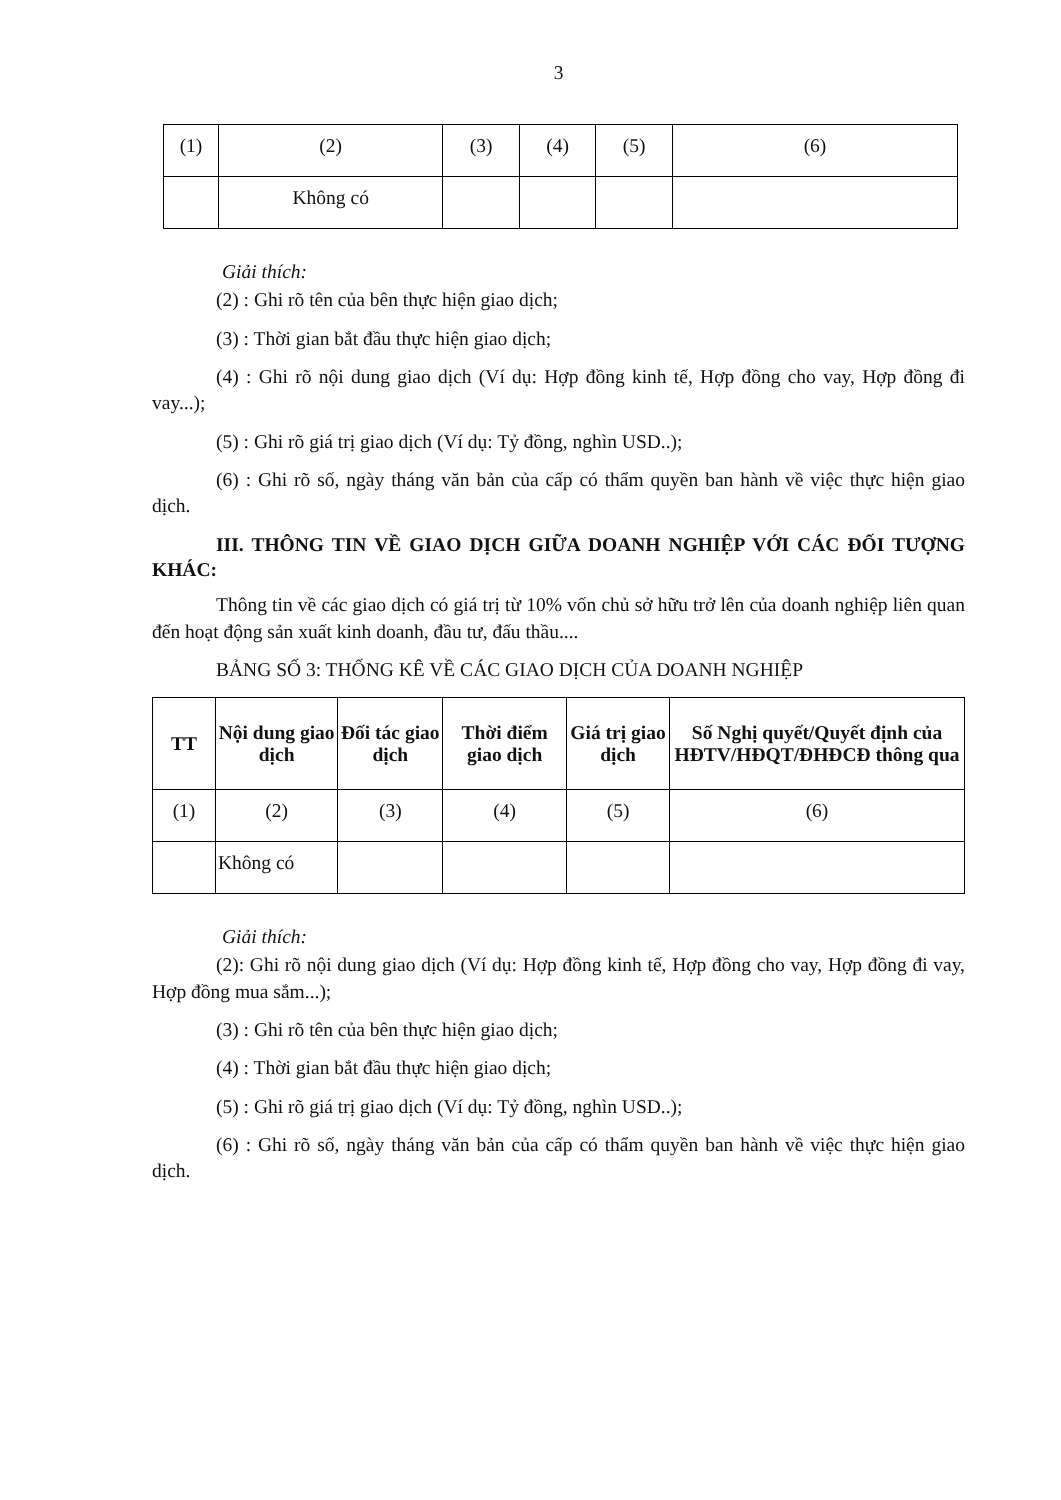3
| (1) | (2) | (3) | (4) | (5) | (6) |
| | Không có | | | | |
Giải thích:
(2) : Ghi rõ tên của bên thực hiện giao dịch;
(3) : Thời gian bắt đầu thực hiện giao dịch;
(4) : Ghi rõ nội dung giao dịch (Ví dụ: Hợp đồng kinh tế, Hợp đồng cho vay, Hợp đồng đi vay...);
(5) : Ghi rõ giá trị giao dịch (Ví dụ: Tỷ đồng, nghìn USD..);
(6) : Ghi rõ số, ngày tháng văn bản của cấp có thẩm quyền ban hành về việc thực hiện giao dịch.
III. THÔNG TIN VỀ GIAO DỊCH GIỮA DOANH NGHIỆP VỚI CÁC ĐỐI TƯỢNG KHÁC:
Thông tin về các giao dịch có giá trị từ 10% vốn chủ sở hữu trở lên của doanh nghiệp liên quan đến hoạt động sản xuất kinh doanh, đầu tư, đấu thầu....
BẢNG SỐ 3: THỐNG KÊ VỀ CÁC GIAO DỊCH CỦA DOANH NGHIỆP
| TT | Nội dung giao dịch | Đối tác giao dịch | Thời điểm giao dịch | Giá trị giao dịch | Số Nghị quyết/Quyết định của HĐTV/HĐQT/ĐHĐCĐ thông qua |
| --- | --- | --- | --- | --- | --- |
| (1) | (2) | (3) | (4) | (5) | (6) |
| | Không có | | | | |
Giải thích:
(2): Ghi rõ nội dung giao dịch (Ví dụ: Hợp đồng kinh tế, Hợp đồng cho vay, Hợp đồng đi vay, Hợp đồng mua sắm...);
(3) : Ghi rõ tên của bên thực hiện giao dịch;
(4) : Thời gian bắt đầu thực hiện giao dịch;
(5) : Ghi rõ giá trị giao dịch (Ví dụ: Tỷ đồng, nghìn USD..);
(6) : Ghi rõ số, ngày tháng văn bản của cấp có thẩm quyền ban hành về việc thực hiện giao dịch.